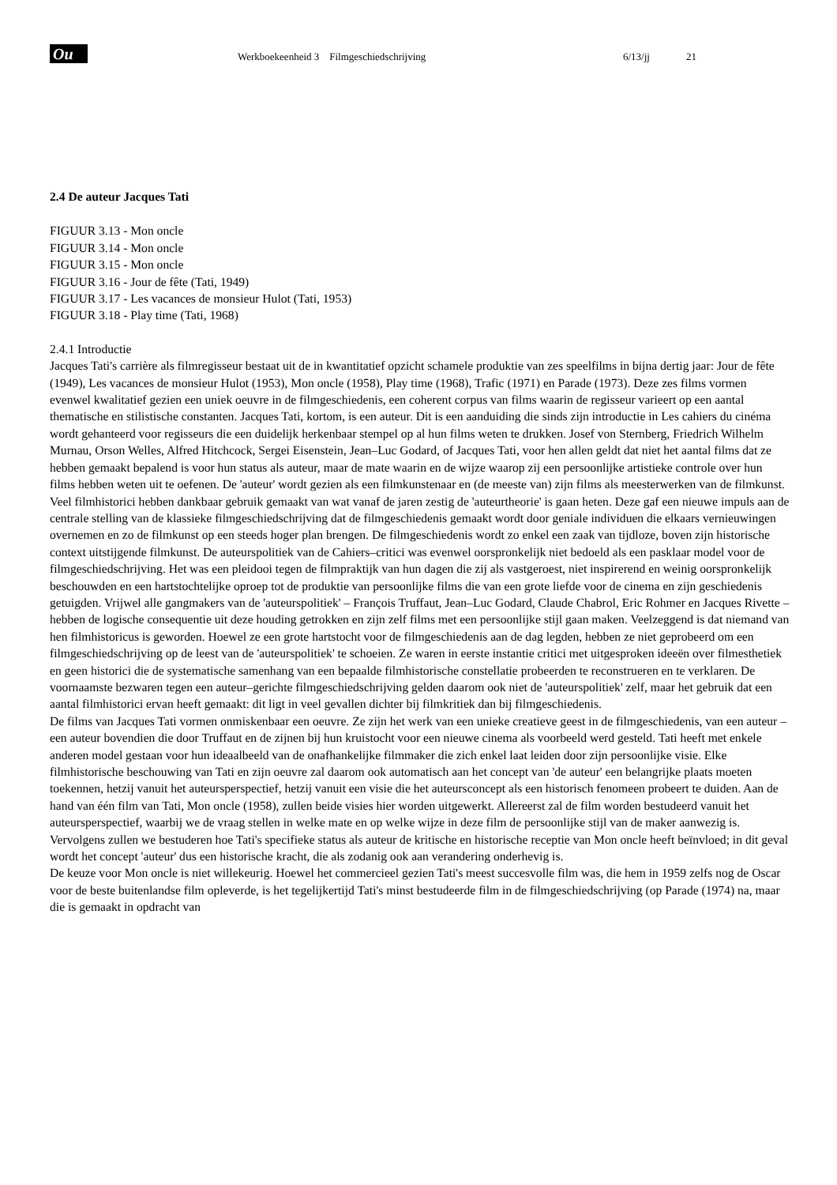Ou
Werkboekeenheid 3 Filmgeschiedschrijving
6/13/jj
21
2.4 De auteur Jacques Tati
FIGUUR 3.13 - Mon oncle
FIGUUR 3.14 - Mon oncle
FIGUUR 3.15 - Mon oncle
FIGUUR 3.16 - Jour de fête (Tati, 1949)
FIGUUR 3.17 - Les vacances de monsieur Hulot (Tati, 1953)
FIGUUR 3.18 - Play time (Tati, 1968)
2.4.1 Introductie
Jacques Tati's carrière als filmregisseur bestaat uit de in kwantitatief opzicht schamele produktie van zes speelfilms in bijna dertig jaar: Jour de fête (1949), Les vacances de monsieur Hulot (1953), Mon oncle (1958), Play time (1968), Trafic (1971) en Parade (1973). Deze zes films vormen evenwel kwalitatief gezien een uniek oeuvre in de filmgeschiedenis, een coherent corpus van films waarin de regisseur varieert op een aantal thematische en stilistische constanten. Jacques Tati, kortom, is een auteur. Dit is een aanduiding die sinds zijn introductie in Les cahiers du cinéma wordt gehanteerd voor regisseurs die een duidelijk herkenbaar stempel op al hun films weten te drukken. Josef von Sternberg, Friedrich Wilhelm Murnau, Orson Welles, Alfred Hitchcock, Sergei Eisenstein, Jean–Luc Godard, of Jacques Tati, voor hen allen geldt dat niet het aantal films dat ze hebben gemaakt bepalend is voor hun status als auteur, maar de mate waarin en de wijze waarop zij een persoonlijke artistieke controle over hun films hebben weten uit te oefenen. De 'auteur' wordt gezien als een filmkunstenaar en (de meeste van) zijn films als meesterwerken van de filmkunst.
Veel filmhistorici hebben dankbaar gebruik gemaakt van wat vanaf de jaren zestig de 'auteurtheorie' is gaan heten. Deze gaf een nieuwe impuls aan de centrale stelling van de klassieke filmgeschiedschrijving dat de filmgeschiedenis gemaakt wordt door geniale individuen die elkaars vernieuwingen overnemen en zo de filmkunst op een steeds hoger plan brengen. De filmgeschiedenis wordt zo enkel een zaak van tijdloze, boven zijn historische context uitstijgende filmkunst. De auteurspolitiek van de Cahiers–critici was evenwel oorspronkelijk niet bedoeld als een pasklaar model voor de filmgeschiedschrijving. Het was een pleidooi tegen de filmpraktijk van hun dagen die zij als vastgeroest, niet inspirerend en weinig oorspronkelijk beschouwden en een hartstochtelijke oproep tot de produktie van persoonlijke films die van een grote liefde voor de cinema en zijn geschiedenis getuigden. Vrijwel alle gangmakers van de 'auteurspolitiek' – François Truffaut, Jean–Luc Godard, Claude Chabrol, Eric Rohmer en Jacques Rivette – hebben de logische consequentie uit deze houding getrokken en zijn zelf films met een persoonlijke stijl gaan maken. Veelzeggend is dat niemand van hen filmhistoricus is geworden. Hoewel ze een grote hartstocht voor de filmgeschiedenis aan de dag legden, hebben ze niet geprobeerd om een filmgeschiedschrijving op de leest van de 'auteurspolitiek' te schoeien. Ze waren in eerste instantie critici met uitgesproken ideeën over filmesthetiek en geen historici die de systematische samenhang van een bepaalde filmhistorische constellatie probeerden te reconstrueren en te verklaren. De voornaamste bezwaren tegen een auteur–gerichte filmgeschiedschrijving gelden daarom ook niet de 'auteurspolitiek' zelf, maar het gebruik dat een aantal filmhistorici ervan heeft gemaakt: dit ligt in veel gevallen dichter bij filmkritiek dan bij filmgeschiedenis.
De films van Jacques Tati vormen onmiskenbaar een oeuvre. Ze zijn het werk van een unieke creatieve geest in de filmgeschiedenis, van een auteur – een auteur bovendien die door Truffaut en de zijnen bij hun kruistocht voor een nieuwe cinema als voorbeeld werd gesteld. Tati heeft met enkele anderen model gestaan voor hun ideaalbeeld van de onafhankelijke filmmaker die zich enkel laat leiden door zijn persoonlijke visie. Elke filmhistorische beschouwing van Tati en zijn oeuvre zal daarom ook automatisch aan het concept van 'de auteur' een belangrijke plaats moeten toekennen, hetzij vanuit het auteursperspectief, hetzij vanuit een visie die het auteursconcept als een historisch fenomeen probeert te duiden. Aan de hand van één film van Tati, Mon oncle (1958), zullen beide visies hier worden uitgewerkt. Allereerst zal de film worden bestudeerd vanuit het auteursperspectief, waarbij we de vraag stellen in welke mate en op welke wijze in deze film de persoonlijke stijl van de maker aanwezig is. Vervolgens zullen we bestuderen hoe Tati's specifieke status als auteur de kritische en historische receptie van Mon oncle heeft beïnvloed; in dit geval wordt het concept 'auteur' dus een historische kracht, die als zodanig ook aan verandering onderhevig is.
De keuze voor Mon oncle is niet willekeurig. Hoewel het commercieel gezien Tati's meest succesvolle film was, die hem in 1959 zelfs nog de Oscar voor de beste buitenlandse film opleverde, is het tegelijkertijd Tati's minst bestudeerde film in de filmgeschiedschrijving (op Parade (1974) na, maar die is gemaakt in opdracht van